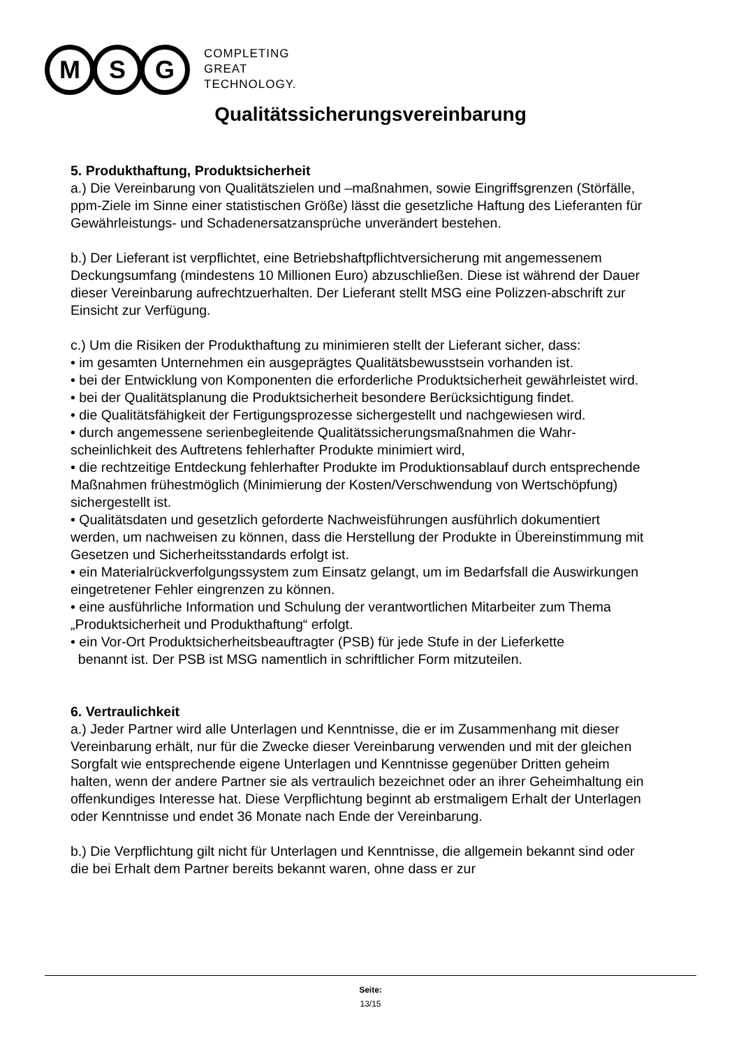M S G
COMPLETING
GREAT
TECHNOLOGY.
Qualitätssicherungsvereinbarung
5. Produkthaftung, Produktsicherheit
a.) Die Vereinbarung von Qualitätszielen und –maßnahmen, sowie Eingriffsgrenzen (Störfälle, ppm-Ziele im Sinne einer statistischen Größe) lässt die gesetzliche Haftung des Lieferanten für Gewährleistungs- und Schadenersatzansprüche unverändert bestehen.
b.) Der Lieferant ist verpflichtet, eine Betriebshaftpflichtversicherung mit angemessenem Deckungsumfang (mindestens 10 Millionen Euro) abzuschließen. Diese ist während der Dauer dieser Vereinbarung aufrechtzuerhalten. Der Lieferant stellt MSG eine Polizzen-abschrift zur Einsicht zur Verfügung.
c.) Um die Risiken der Produkthaftung zu minimieren stellt der Lieferant sicher, dass:
• im gesamten Unternehmen ein ausgeprägtes Qualitätsbewusstsein vorhanden ist.
• bei der Entwicklung von Komponenten die erforderliche Produktsicherheit gewährleistet wird.
• bei der Qualitätsplanung die Produktsicherheit besondere Berücksichtigung findet.
• die Qualitätsfähigkeit der Fertigungsprozesse sichergestellt und nachgewiesen wird.
• durch angemessene serienbegleitende Qualitätssicherungsmaßnahmen die Wahr-scheinlichkeit des Auftretens fehlerhafter Produkte minimiert wird,
• die rechtzeitige Entdeckung fehlerhafter Produkte im Produktionsablauf durch entsprechende Maßnahmen frühestmöglich (Minimierung der Kosten/Verschwendung von Wertschöpfung) sichergestellt ist.
• Qualitätsdaten und gesetzlich geforderte Nachweisführungen ausführlich dokumentiert werden, um nachweisen zu können, dass die Herstellung der Produkte in Übereinstimmung mit Gesetzen und Sicherheitsstandards erfolgt ist.
• ein Materialrückverfolgungssystem zum Einsatz gelangt, um im Bedarfsfall die Auswirkungen eingetretener Fehler eingrenzen zu können.
• eine ausführliche Information und Schulung der verantwortlichen Mitarbeiter zum Thema „Produktsicherheit und Produkthaftung“ erfolgt.
• ein Vor-Ort Produktsicherheitsbeauftragter (PSB) für jede Stufe in der Lieferkette
benannt ist. Der PSB ist MSG namentlich in schriftlicher Form mitzuteilen.
6. Vertraulichkeit
a.) Jeder Partner wird alle Unterlagen und Kenntnisse, die er im Zusammenhang mit dieser Vereinbarung erhält, nur für die Zwecke dieser Vereinbarung verwenden und mit der gleichen Sorgfalt wie entsprechende eigene Unterlagen und Kenntnisse gegenüber Dritten geheim halten, wenn der andere Partner sie als vertraulich bezeichnet oder an ihrer Geheimhaltung ein offenkundiges Interesse hat. Diese Verpflichtung beginnt ab erstmaligem Erhalt der Unterlagen oder Kenntnisse und endet 36 Monate nach Ende der Vereinbarung.
b.) Die Verpflichtung gilt nicht für Unterlagen und Kenntnisse, die allgemein bekannt sind oder die bei Erhalt dem Partner bereits bekannt waren, ohne dass er zur
Seite:
13/15